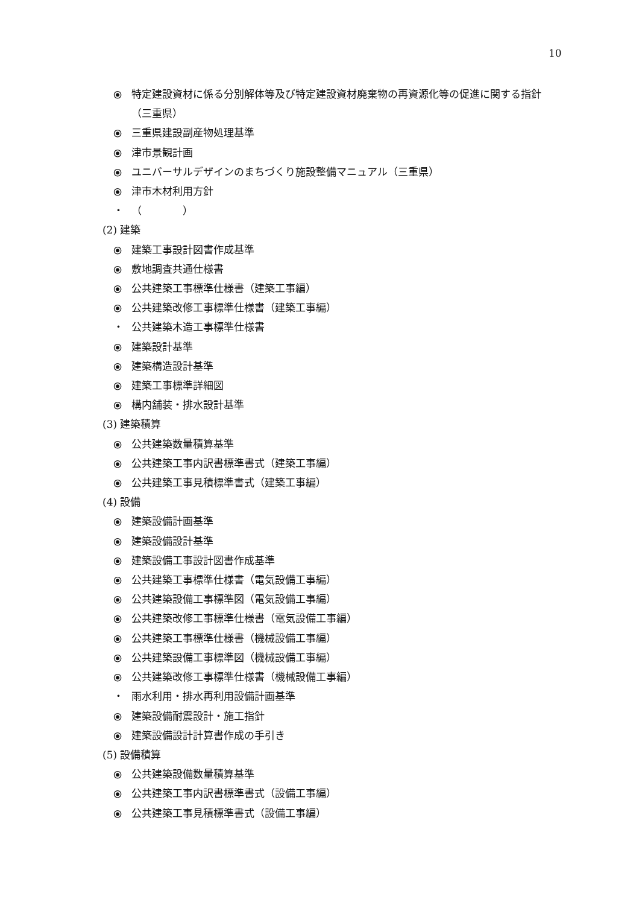10
⦿ 特定建設資材に係る分別解体等及び特定建設資材廃棄物の再資源化等の促進に関する指針（三重県）
⦿ 三重県建設副産物処理基準
⦿ 津市景観計画
⦿ ユニバーサルデザインのまちづくり施設整備マニュアル（三重県）
⦿ 津市木材利用方針
・ （　　　　）
(2) 建築
⦿ 建築工事設計図書作成基準
⦿ 敷地調査共通仕様書
⦿ 公共建築工事標準仕様書（建築工事編）
⦿ 公共建築改修工事標準仕様書（建築工事編）
・ 公共建築木造工事標準仕様書
⦿ 建築設計基準
⦿ 建築構造設計基準
⦿ 建築工事標準詳細図
⦿ 構内舗装・排水設計基準
(3) 建築積算
⦿ 公共建築数量積算基準
⦿ 公共建築工事内訳書標準書式（建築工事編）
⦿ 公共建築工事見積標準書式（建築工事編）
(4) 設備
⦿ 建築設備計画基準
⦿ 建築設備設計基準
⦿ 建築設備工事設計図書作成基準
⦿ 公共建築工事標準仕様書（電気設備工事編）
⦿ 公共建築設備工事標準図（電気設備工事編）
⦿ 公共建築改修工事標準仕様書（電気設備工事編）
⦿ 公共建築工事標準仕様書（機械設備工事編）
⦿ 公共建築設備工事標準図（機械設備工事編）
⦿ 公共建築改修工事標準仕様書（機械設備工事編）
・ 雨水利用・排水再利用設備計画基準
⦿ 建築設備耐震設計・施工指針
⦿ 建築設備設計計算書作成の手引き
(5) 設備積算
⦿ 公共建築設備数量積算基準
⦿ 公共建築工事内訳書標準書式（設備工事編）
⦿ 公共建築工事見積標準書式（設備工事編）